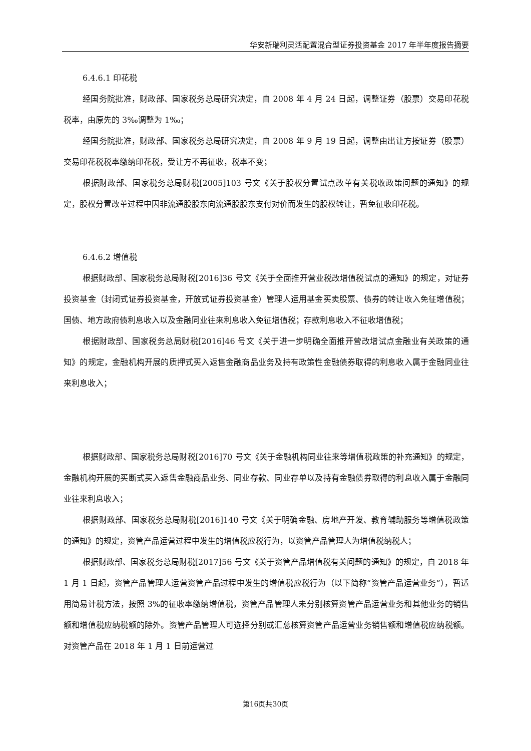华安新瑞利灵活配置混合型证券投资基金 2017 年半年度报告摘要
6.4.6.1 印花税
经国务院批准，财政部、国家税务总局研究决定，自 2008 年 4 月 24 日起，调整证券（股票）交易印花税税率，由原先的 3‰调整为 1‰；
经国务院批准，财政部、国家税务总局研究决定，自 2008 年 9 月 19 日起，调整由出让方按证券（股票）交易印花税税率缴纳印花税，受让方不再征收，税率不变；
根据财政部、国家税务总局财税[2005]103 号文《关于股权分置试点改革有关税收政策问题的通知》的规定，股权分置改革过程中因非流通股股东向流通股股东支付对价而发生的股权转让，暂免征收印花税。
6.4.6.2 增值税
根据财政部、国家税务总局财税[2016]36 号文《关于全面推开营业税改增值税试点的通知》的规定，对证券投资基金（封闭式证券投资基金，开放式证券投资基金）管理人运用基金买卖股票、债券的转让收入免征增值税；国债、地方政府债利息收入以及金融同业往来利息收入免征增值税；存款利息收入不征收增值税；
根据财政部、国家税务总局财税[2016]46 号文《关于进一步明确全面推开营改增试点金融业有关政策的通知》的规定，金融机构开展的质押式买入返售金融商品业务及持有政策性金融债券取得的利息收入属于金融同业往来利息收入；
根据财政部、国家税务总局财税[2016]70 号文《关于金融机构同业往来等增值税政策的补充通知》的规定，金融机构开展的买断式买入返售金融商品业务、同业存款、同业存单以及持有金融债券取得的利息收入属于金融同业往来利息收入；
根据财政部、国家税务总局财税[2016]140 号文《关于明确金融、房地产开发、教育辅助服务等增值税政策的通知》的规定，资管产品运营过程中发生的增值税应税行为，以资管产品管理人为增值税纳税人；
根据财政部、国家税务总局财税[2017]56 号文《关于资管产品增值税有关问题的通知》的规定，自 2018 年 1 月 1 日起，资管产品管理人运营资管产品过程中发生的增值税应税行为（以下简称“资管产品运营业务”），暂适用简易计税方法，按照 3%的征收率缴纳增值税，资管产品管理人未分别核算资管产品运营业务和其他业务的销售额和增值税应纳税额的除外。资管产品管理人可选择分别或汇总核算资管产品运营业务销售额和增值税应纳税额。对资管产品在 2018 年 1 月 1 日前运营过
第16页共30页